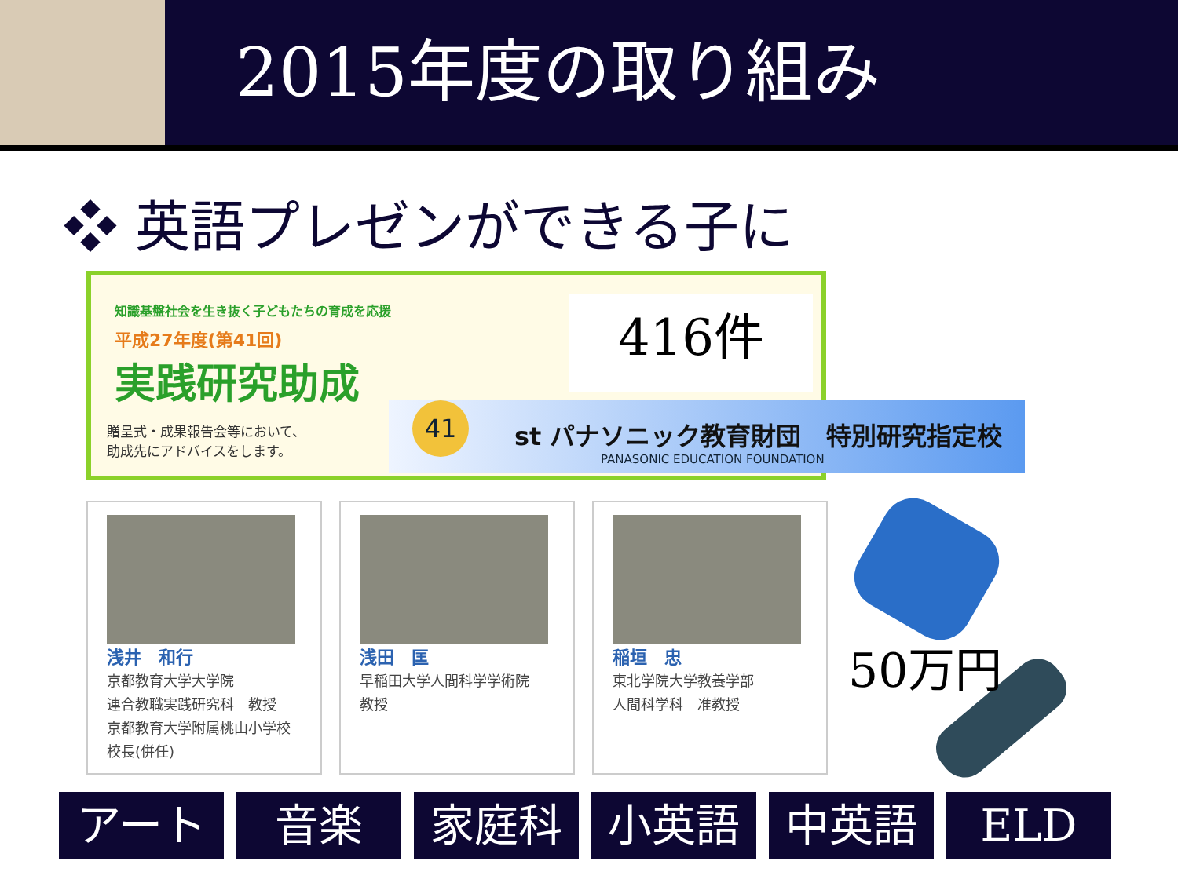2015年度の取り組み
❖ 英語プレゼンができる子に
知識基盤社会を生き抜く子どもたちの育成を応援
平成27年度(第41回)
実践研究助成
贈呈式・成果報告会等において、
助成先にアドバイスをします。
416件
41
st パナソニック教育財団　特別研究指定校
PANASONIC EDUCATION FOUNDATION
浅井　和行
京都教育大学大学院
連合教職実践研究科　教授
京都教育大学附属桃山小学校
校長(併任)
浅田　匡
早稲田大学人間科学学術院
教授
稲垣　忠
東北学院大学教養学部
人間科学科　准教授
50万円
アート 音楽 家庭科 小英語 中英語 ELD